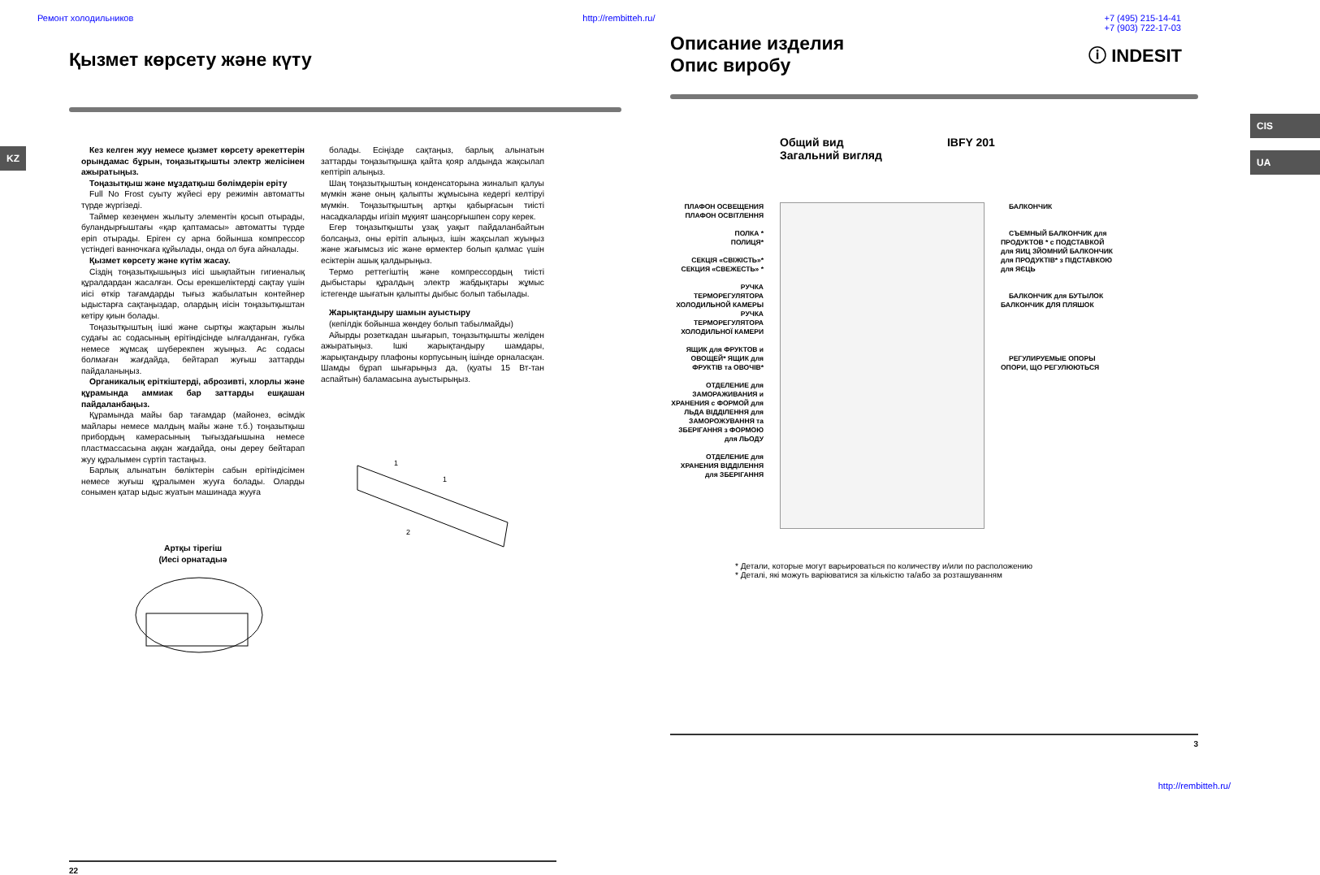Ремонт холодильников http://rembitteh.ru/ +7 (495) 215-14-41
+7 (903) 722-17-03
Қызмет көрсету және күту
KZ
Кез келген жуу немесе қызмет көрсету әрекеттерін орындамас бұрын, тоңазытқышты электр желісінен ажыратыңыз.
Тоңазытқыш және мұздатқыш бөлімдерін еріту
Full No Frost суыту жүйесі еру режимін автоматты түрде жүргізеді.
Таймер кезеңмен жылыту элементін қосып отырады, буландырғыштағы «қар қаптамасы» автоматты түрде еріп отырады. Еріген су арна бойынша компрессор үстіндегі ванночкаға құйылады, онда ол буға айналады.
Қызмет көрсету және күтім жасау.
Сіздің тоңазытқышыңыз иісі шықпайтын гигиеналық құралдардан жасалған. Осы ерекшеліктерді сақтау үшін иісі өткір тағамдарды тығыз жабылатын контейнер ыдыстарға сақтаңыздар, олардың иісін тоңазытқыштан кетіру қиын болады.
Тоңазытқыштың ішкі және сыртқы жақтарын жылы судағы ас содасының ерітіндісінде ылғалданған, губка немесе жұмсақ шүберекпен жуыңыз. Ас содасы болмаған жағдайда, бейтарап жуғыш заттарды пайдаланыңыз.
Органикалық еріткіштерді, аброзивті, хлорлы және құрамында аммиак бар заттарды ешқашан пайдаланбаңыз.
Құрамында майы бар тағамдар (майонез, өсімдік майлары немесе малдың майы және т.б.) тоңазытқыш прибордың камерасының тығыздағышына немесе пластмассасына аққан жағдайда, оны дереу бейтарап жуу құралымен сүртіп тастаңыз.
Барлық алынатын бөліктерін сабын ерітіндісімен немесе жуғыш құралымен жууға болады. Оларды сонымен қатар ыдыс жуатын машинада жууға
Артқы тірегіш
(Иесі орнатадыә
болады. Есіңізде сақтаңыз, барлық алынатын заттарды тоңазытқышқа қайта қояр алдында жақсылап кептіріп алыңыз.
Шаң тоңазытқыштың конденсаторына жиналып қалуы мүмкін және оның қалыпты жұмысына кедергі келтіруі мүмкін. Тоңазытқыштың артқы қабырғасын тиісті насадкаларды игізіп мұқият шаңсорғышпен сору керек.
Егер тоңазытқышты ұзақ уақыт пайдаланбайтын болсаңыз, оны ерітіп алыңыз, ішін жақсылап жуыңыз және жағымсыз иіс және өрмектер болып қалмас үшін есіктерін ашық қалдырыңыз.
Термо реттегіштің және компрессордың тиісті дыбыстары құралдың электр жабдықтары жұмыс істегенде шығатын қалыпты дыбыс болып табылады.
Жарықтандыру шамын ауыстыру
(кепілдік бойынша жөндеу болып табылмайды)
Айырды розеткадан шығарып, тоңазытқышты желіден ажыратыңыз. Ішкі жарықтандыру шамдары, жарықтандыру плафоны корпусының ішінде орналасқан. Шамды бұрап шығарыңыз да, (қуаты 15 Вт-тан аспайтын) баламасына ауыстырыңыз.
1
1
2
22
Описание изделия
Опис виробу
ⓘ INDESIT
CIS
UA
Общий вид
Загальний вигляд IBFY 201
ПЛАФОН ОСВЕЩЕНИЯ ПЛАФОН ОСВІТЛЕННЯ
ПОЛКА *
ПОЛИЦЯ*
СЕКЦІЯ «СВІЖІСТЬ»*
СЕКЦИЯ «СВЕЖЕСТЬ» *
РУЧКА ТЕРМОРЕГУЛЯТОРА ХОЛОДИЛЬНОЙ КАМЕРЫ РУЧКА ТЕРМОРЕГУЛЯТОРА ХОЛОДИЛЬНОЇ КАМЕРИ
ЯЩИК для ФРУКТОВ и ОВОЩЕЙ* ЯЩИК для ФРУКТІВ та ОВОЧІВ*
ОТДЕЛЕНИЕ для ЗАМОРАЖИВАНИЯ и ХРАНЕНИЯ с ФОРМОЙ для ЛЬДА ВІДДІЛЕННЯ для ЗАМОРОЖУВАННЯ та ЗБЕРІГАННЯ з ФОРМОЮ для ЛЬОДУ
ОТДЕЛЕНИЕ для ХРАНЕНИЯ ВІДДІЛЕННЯ для ЗБЕРІГАННЯ
БАЛКОНЧИК
СЪЕМНЫЙ БАЛКОНЧИК для ПРОДУКТОВ * с ПОДСТАВКОЙ для ЯИЦ ЗЙОМНИЙ БАЛКОНЧИК для ПРОДУКТІВ* з ПІДСТАВКОЮ для ЯЄЦЬ
БАЛКОНЧИК для БУТЫЛОК БАЛКОНЧИК ДЛЯ ПЛЯШОК
РЕГУЛИРУЕМЫЕ ОПОРЫ ОПОРИ, ЩО РЕГУЛЮЮТЬСЯ
* Детали, которые могут варьироваться по количеству и/или по расположению
* Деталі, які можуть варіюватися за кількістю та/або за розташуванням
3
http://rembitteh.ru/